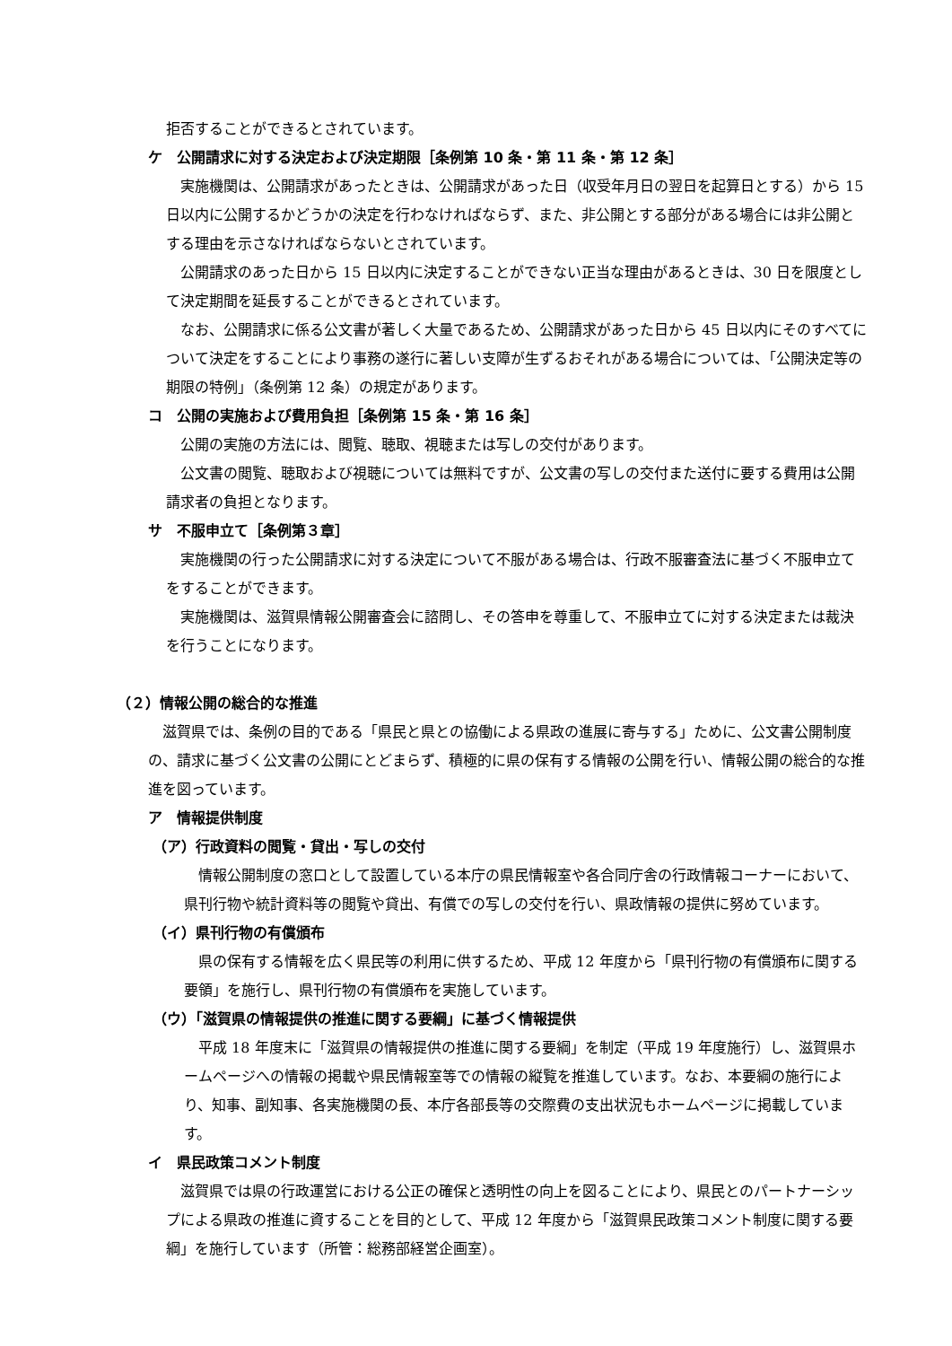拒否することができるとされています。
ケ　公開請求に対する決定および決定期限［条例第 10 条・第 11 条・第 12 条］
実施機関は、公開請求があったときは、公開請求があった日（収受年月日の翌日を起算日とする）から 15 日以内に公開するかどうかの決定を行わなければならず、また、非公開とする部分がある場合には非公開とする理由を示さなければならないとされています。
公開請求のあった日から 15 日以内に決定することができない正当な理由があるときは、30 日を限度として決定期間を延長することができるとされています。
なお、公開請求に係る公文書が著しく大量であるため、公開請求があった日から 45 日以内にそのすべてについて決定をすることにより事務の遂行に著しい支障が生ずるおそれがある場合については、「公開決定等の期限の特例」（条例第 12 条）の規定があります。
コ　公開の実施および費用負担［条例第 15 条・第 16 条］
公開の実施の方法には、閲覧、聴取、視聴または写しの交付があります。
公文書の閲覧、聴取および視聴については無料ですが、公文書の写しの交付また送付に要する費用は公開請求者の負担となります。
サ　不服申立て［条例第３章］
実施機関の行った公開請求に対する決定について不服がある場合は、行政不服審査法に基づく不服申立てをすることができます。
実施機関は、滋賀県情報公開審査会に諮問し、その答申を尊重して、不服申立てに対する決定または裁決を行うことになります。
（２）情報公開の総合的な推進
滋賀県では、条例の目的である「県民と県との協働による県政の進展に寄与する」ために、公文書公開制度の、請求に基づく公文書の公開にとどまらず、積極的に県の保有する情報の公開を行い、情報公開の総合的な推進を図っています。
ア　情報提供制度
（ア）行政資料の閲覧・貸出・写しの交付
情報公開制度の窓口として設置している本庁の県民情報室や各合同庁舎の行政情報コーナーにおいて、県刊行物や統計資料等の閲覧や貸出、有償での写しの交付を行い、県政情報の提供に努めています。
（イ）県刊行物の有償頒布
県の保有する情報を広く県民等の利用に供するため、平成 12 年度から「県刊行物の有償頒布に関する要領」を施行し、県刊行物の有償頒布を実施しています。
（ウ）「滋賀県の情報提供の推進に関する要綱」に基づく情報提供
平成 18 年度末に「滋賀県の情報提供の推進に関する要綱」を制定（平成 19 年度施行）し、滋賀県ホームページへの情報の掲載や県民情報室等での情報の縦覧を推進しています。なお、本要綱の施行により、知事、副知事、各実施機関の長、本庁各部長等の交際費の支出状況もホームページに掲載しています。
イ　県民政策コメント制度
滋賀県では県の行政運営における公正の確保と透明性の向上を図ることにより、県民とのパートナーシップによる県政の推進に資することを目的として、平成 12 年度から「滋賀県民政策コメント制度に関する要綱」を施行しています（所管：総務部経営企画室）。